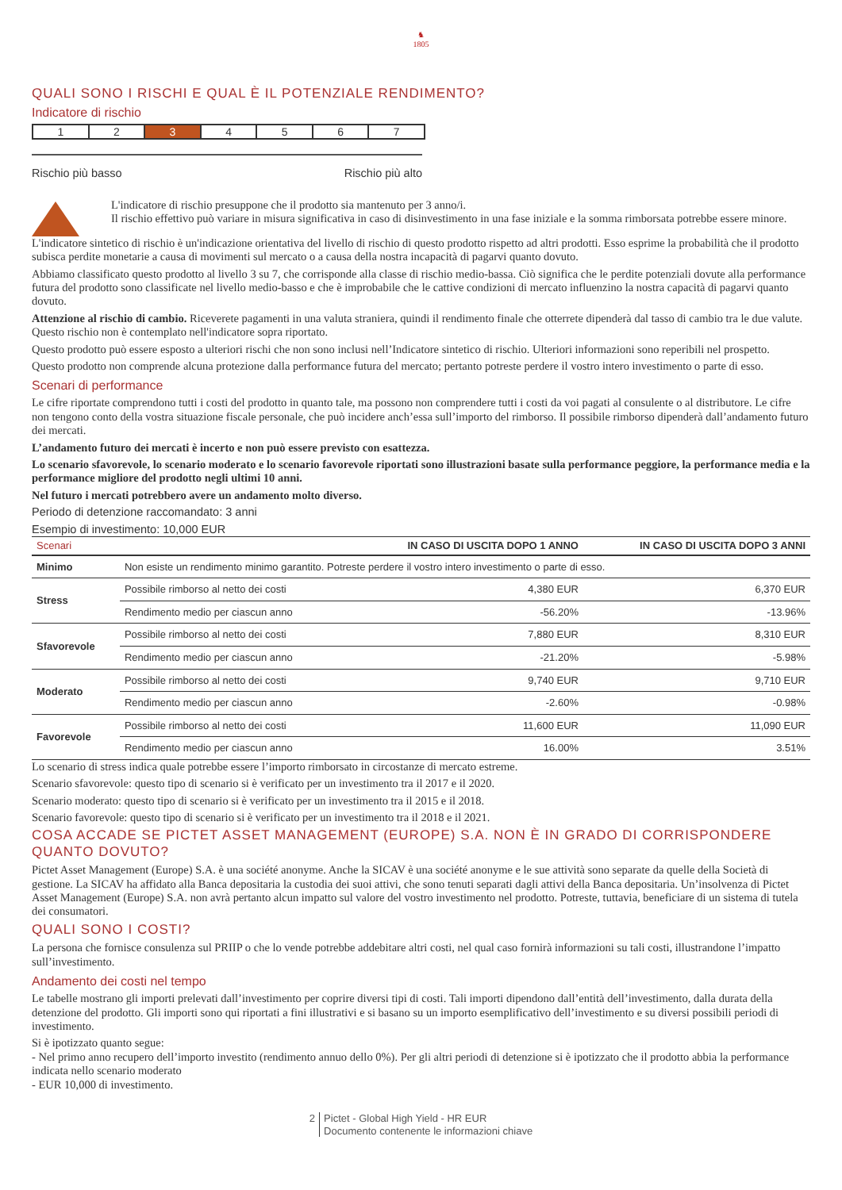♞
1805
QUALI SONO I RISCHI E QUAL È IL POTENZIALE RENDIMENTO?
Indicatore di rischio
1 2 3 4 5 6 7
Rischio più basso Rischio più alto
L'indicatore di rischio presuppone che il prodotto sia mantenuto per 3 anno/i.
Il rischio effettivo può variare in misura significativa in caso di disinvestimento in una fase iniziale e la somma rimborsata potrebbe essere minore.
L'indicatore sintetico di rischio è un'indicazione orientativa del livello di rischio di questo prodotto rispetto ad altri prodotti. Esso esprime la probabilità che il prodotto subisca perdite monetarie a causa di movimenti sul mercato o a causa della nostra incapacità di pagarvi quanto dovuto.
Abbiamo classificato questo prodotto al livello 3 su 7, che corrisponde alla classe di rischio medio-bassa. Ciò significa che le perdite potenziali dovute alla performance futura del prodotto sono classificate nel livello medio-basso e che è improbabile che le cattive condizioni di mercato influenzino la nostra capacità di pagarvi quanto dovuto.
Attenzione al rischio di cambio. Riceverete pagamenti in una valuta straniera, quindi il rendimento finale che otterrete dipenderà dal tasso di cambio tra le due valute. Questo rischio non è contemplato nell'indicatore sopra riportato.
Questo prodotto può essere esposto a ulteriori rischi che non sono inclusi nell’Indicatore sintetico di rischio. Ulteriori informazioni sono reperibili nel prospetto.
Questo prodotto non comprende alcuna protezione dalla performance futura del mercato; pertanto potreste perdere il vostro intero investimento o parte di esso.
Scenari di performance
Le cifre riportate comprendono tutti i costi del prodotto in quanto tale, ma possono non comprendere tutti i costi da voi pagati al consulente o al distributore. Le cifre non tengono conto della vostra situazione fiscale personale, che può incidere anch’essa sull’importo del rimborso. Il possibile rimborso dipenderà dall’andamento futuro dei mercati.
L’andamento futuro dei mercati è incerto e non può essere previsto con esattezza.
Lo scenario sfavorevole, lo scenario moderato e lo scenario favorevole riportati sono illustrazioni basate sulla performance peggiore, la performance media e la performance migliore del prodotto negli ultimi 10 anni.
Nel futuro i mercati potrebbero avere un andamento molto diverso.
Periodo di detenzione raccomandato: 3 anni
Esempio di investimento: 10,000 EUR
| Scenari | | IN CASO DI USCITA DOPO 1 ANNO | IN CASO DI USCITA DOPO 3 ANNI |
| --- | --- | --- | --- |
| Minimo | Non esiste un rendimento minimo garantito. Potreste perdere il vostro intero investimento o parte di esso. | | |
| Stress | Possibile rimborso al netto dei costi | 4,380 EUR | 6,370 EUR |
| | Rendimento medio per ciascun anno | -56.20% | -13.96% |
| Sfavorevole | Possibile rimborso al netto dei costi | 7,880 EUR | 8,310 EUR |
| | Rendimento medio per ciascun anno | -21.20% | -5.98% |
| Moderato | Possibile rimborso al netto dei costi | 9,740 EUR | 9,710 EUR |
| | Rendimento medio per ciascun anno | -2.60% | -0.98% |
| Favorevole | Possibile rimborso al netto dei costi | 11,600 EUR | 11,090 EUR |
| | Rendimento medio per ciascun anno | 16.00% | 3.51% |
Lo scenario di stress indica quale potrebbe essere l’importo rimborsato in circostanze di mercato estreme.
Scenario sfavorevole: questo tipo di scenario si è verificato per un investimento tra il 2017 e il 2020.
Scenario moderato: questo tipo di scenario si è verificato per un investimento tra il 2015 e il 2018.
Scenario favorevole: questo tipo di scenario si è verificato per un investimento tra il 2018 e il 2021.
COSA ACCADE SE PICTET ASSET MANAGEMENT (EUROPE) S.A. NON È IN GRADO DI CORRISPONDERE QUANTO DOVUTO?
Pictet Asset Management (Europe) S.A. è una société anonyme. Anche la SICAV è una société anonyme e le sue attività sono separate da quelle della Società di gestione. La SICAV ha affidato alla Banca depositaria la custodia dei suoi attivi, che sono tenuti separati dagli attivi della Banca depositaria. Un’insolvenza di Pictet Asset Management (Europe) S.A. non avrà pertanto alcun impatto sul valore del vostro investimento nel prodotto. Potreste, tuttavia, beneficiare di un sistema di tutela dei consumatori.
QUALI SONO I COSTI?
La persona che fornisce consulenza sul PRIIP o che lo vende potrebbe addebitare altri costi, nel qual caso fornirà informazioni su tali costi, illustrandone l’impatto sull’investimento.
Andamento dei costi nel tempo
Le tabelle mostrano gli importi prelevati dall’investimento per coprire diversi tipi di costi. Tali importi dipendono dall’entità dell’investimento, dalla durata della detenzione del prodotto. Gli importi sono qui riportati a fini illustrativi e si basano su un importo esemplificativo dell’investimento e su diversi possibili periodi di investimento.
Si è ipotizzato quanto segue:
- Nel primo anno recupero dell’importo investito (rendimento annuo dello 0%). Per gli altri periodi di detenzione si è ipotizzato che il prodotto abbia la performance indicata nello scenario moderato
- EUR 10,000 di investimento.
2 Pictet - Global High Yield - HR EUR
Documento contenente le informazioni chiave